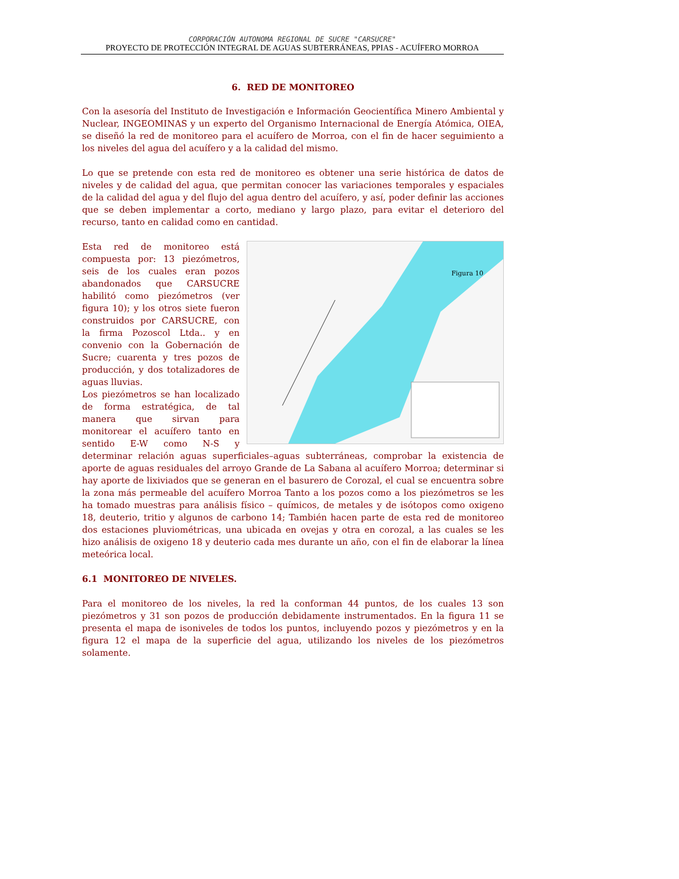CORPORACIÓN AUTONOMA REGIONAL DE SUCRE "CARSUCRE"
PROYECTO DE PROTECCIÓN INTEGRAL DE AGUAS SUBTERRÁNEAS, PPIAS - ACUÍFERO MORROA
6. RED DE MONITOREO
Con la asesoría del Instituto de Investigación e Información Geocientífica Minero Ambiental y Nuclear, INGEOMINAS y un experto del Organismo Internacional de Energía Atómica, OIEA, se diseñó la red de monitoreo para el acuífero de Morroa, con el fin de hacer seguimiento a los niveles del agua del acuífero y a la calidad del mismo.
Lo que se pretende con esta red de monitoreo es obtener una serie histórica de datos de niveles y de calidad del agua, que permitan conocer las variaciones temporales y espaciales de la calidad del agua y del flujo del agua dentro del acuífero, y así, poder definir las acciones que se deben implementar a corto, mediano y largo plazo, para evitar el deterioro del recurso, tanto en calidad como en cantidad.
Figura 10
Esta red de monitoreo está compuesta por: 13 piezómetros, seis de los cuales eran pozos abandonados que CARSUCRE habilitó como piezómetros (ver figura 10); y los otros siete fueron construidos por CARSUCRE, con la firma Pozoscol Ltda.. y en convenio con la Gobernación de Sucre; cuarenta y tres pozos de producción, y dos totalizadores de aguas lluvias.
Los piezómetros se han localizado de forma estratégica, de tal manera que sirvan para monitorear el acuífero tanto en sentido E-W como N-S y determinar relación aguas superficiales–aguas subterráneas, comprobar la existencia de aporte de aguas residuales del arroyo Grande de La Sabana al acuífero Morroa; determinar si hay aporte de lixiviados que se generan en el basurero de Corozal, el cual se encuentra sobre la zona más permeable del acuífero Morroa Tanto a los pozos como a los piezómetros se les ha tomado muestras para análisis físico – químicos, de metales y de isótopos como oxigeno 18, deuterio, tritio y algunos de carbono 14; También hacen parte de esta red de monitoreo dos estaciones pluviométricas, una ubicada en ovejas y otra en corozal, a las cuales se les hizo análisis de oxigeno 18 y deuterio cada mes durante un año, con el fin de elaborar la línea meteórica local.
6.1 MONITOREO DE NIVELES.
Para el monitoreo de los niveles, la red la conforman 44 puntos, de los cuales 13 son piezómetros y 31 son pozos de producción debidamente instrumentados. En la figura 11 se presenta el mapa de isoniveles de todos los puntos, incluyendo pozos y piezómetros y en la figura 12 el mapa de la superficie del agua, utilizando los niveles de los piezómetros solamente.